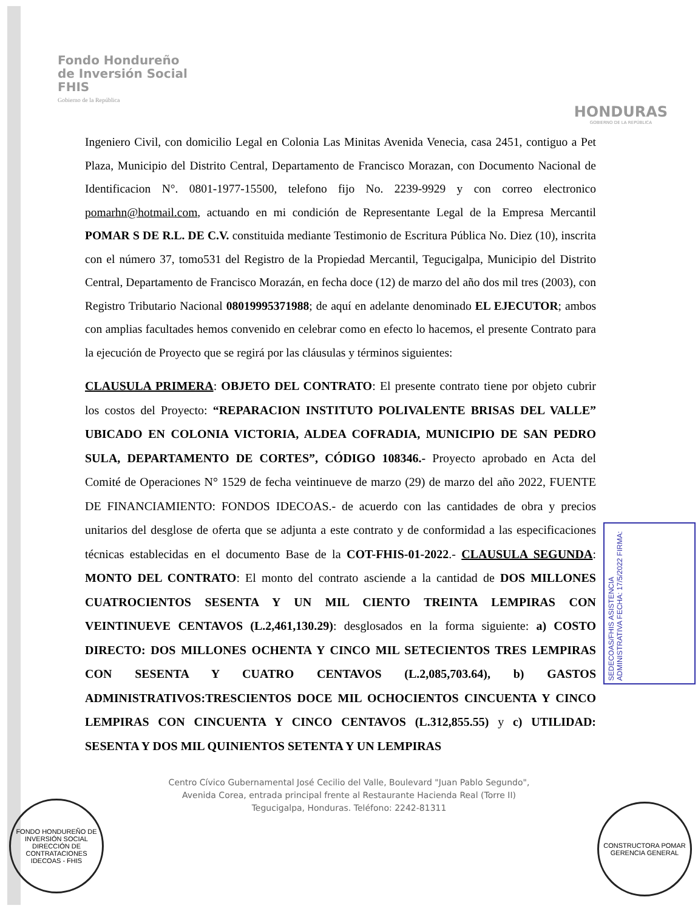Fondo Hondureño
de Inversión Social
FHIS
Gobierno de la República
HONDURAS
GOBIERNO DE LA REPÚBLICA
Ingeniero Civil, con domicilio Legal en Colonia Las Minitas Avenida Venecia, casa 2451, contiguo a Pet Plaza, Municipio del Distrito Central, Departamento de Francisco Morazan, con Documento Nacional de Identificacion N°. 0801-1977-15500, telefono fijo No. 2239-9929 y con correo electronico pomarhn@hotmail.com, actuando en mi condición de Representante Legal de la Empresa Mercantil POMAR S DE R.L. DE C.V. constituida mediante Testimonio de Escritura Pública No. Diez (10), inscrita con el número 37, tomo531 del Registro de la Propiedad Mercantil, Tegucigalpa, Municipio del Distrito Central, Departamento de Francisco Morazán, en fecha doce (12) de marzo del año dos mil tres (2003), con Registro Tributario Nacional 08019995371988; de aquí en adelante denominado EL EJECUTOR; ambos con amplias facultades hemos convenido en celebrar como en efecto lo hacemos, el presente Contrato para la ejecución de Proyecto que se regirá por las cláusulas y términos siguientes:
CLAUSULA PRIMERA: OBJETO DEL CONTRATO: El presente contrato tiene por objeto cubrir los costos del Proyecto: “REPARACION INSTITUTO POLIVALENTE BRISAS DEL VALLE” UBICADO EN COLONIA VICTORIA, ALDEA COFRADIA, MUNICIPIO DE SAN PEDRO SULA, DEPARTAMENTO DE CORTES”, CÓDIGO 108346.- Proyecto aprobado en Acta del Comité de Operaciones N° 1529 de fecha veintinueve de marzo (29) de marzo del año 2022, FUENTE DE FINANCIAMIENTO: FONDOS IDECOAS.- de acuerdo con las cantidades de obra y precios unitarios del desglose de oferta que se adjunta a este contrato y de conformidad a las especificaciones técnicas establecidas en el documento Base de la COT-FHIS-01-2022.- CLAUSULA SEGUNDA: MONTO DEL CONTRATO: El monto del contrato asciende a la cantidad de DOS MILLONES CUATROCIENTOS SESENTA Y UN MIL CIENTO TREINTA LEMPIRAS CON VEINTINUEVE CENTAVOS (L.2,461,130.29): desglosados en la forma siguiente: a) COSTO DIRECTO: DOS MILLONES OCHENTA Y CINCO MIL SETECIENTOS TRES LEMPIRAS CON SESENTA Y CUATRO CENTAVOS (L.2,085,703.64), b) GASTOS ADMINISTRATIVOS:TRESCIENTOS DOCE MIL OCHOCIENTOS CINCUENTA Y CINCO LEMPIRAS CON CINCUENTA Y CINCO CENTAVOS (L.312,855.55) y c) UTILIDAD: SESENTA Y DOS MIL QUINIENTOS SETENTA Y UN LEMPIRAS
SEDECOAS/FHIS ASISTENCIA ADMINISTRATIVA FECHA: 17/5/2022 FIRMA:
Centro Cívico Gubernamental José Cecilio del Valle, Boulevard "Juan Pablo Segundo",
Avenida Corea, entrada principal frente al Restaurante Hacienda Real (Torre II)
Tegucigalpa, Honduras. Teléfono: 2242-81311
FONDO HONDUREÑO DE INVERSIÓN SOCIAL
DIRECCIÓN DE CONTRATACIONES
IDECOAS - FHIS
CONSTRUCTORA POMAR
GERENCIA GENERAL